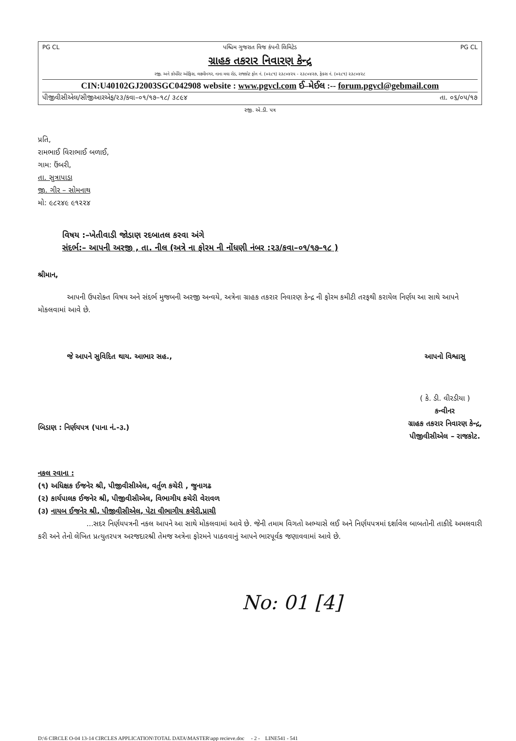PG CL પશ્ચિમ ગુજરાત વિજ કંપની લિમિટેડ PG CL
ગ્રાહક તકરાર નિવારણ કેન્દ્ર
રજી. અને કોર્પોરેટ ઓફિસ, લક્ષ્મીનગર, નાના મવા રોડ, રાજકોટ ફોન નં. (૦૨૮૧) ૨૩૮૦૪૨૫ - ૨૩૮૦૪૨૭, ફેક્સ નં. (૦૨૮૧) ૨૩૮૦૪૨૮
CIN:U40102GJ2003SGC042908 website : www.pgvcl.com ઈ–મેઈલ :-- forum.pgvcl@gebmail.com
પીજીવીસીએલ/સીજીઆરએફ/૨૩/કવા–૦૧/૧૭–૧૮/ ૩૮૯૪ તા. ૦૬/૦૫/૧૭
રજી. એ.ડી. પત્ર
પ્રતિ,
રામભાઈ વિરાભાઈ બળાઈ,
ગામ: ઉંબરી,
તા. સુત્રાપાડા
જી. ગીર – સોમનાથ
મો: ૯૮૨૪૯ ૯૧૨૨૪
વિષય :–ખેતીવાડી જોડાણ રદબાતલ કરવા અંગે
સંદર્ભ:– આપની અરજી , તા. નીલ (અત્રે ના ફોરમ ની નોંધણી નંબર :૨૩/કવા–૦૧/૧૭–૧૮ )
શ્રીમાન,
આપની ઉપરોક્ત વિષય અને સંદર્ભ મુજબની અરજી અન્વયે, અત્રેના ગ્રાહક તકરાર નિવારણ કેન્દ્ર ની ફોરમ કમીટી તરફથી કરાયેલ નિર્ણય આ સાથે આપને મોકલવામાં આવે છે.
જે આપને સુવિદિત થાય. આભાર સહ.,
બિડાણ : નિર્ણયપત્ર (પાના નં.-૩.)
આપનો વિશ્વાસુ
( કે. ડી. વીરડીયા )
કન્વીનર
ગ્રાહક તકરાર નિવારણ કેન્દ્ર,
પીજીવીસીએલ – રાજકોટ.
નકલ રવાના :
(૧) અધિક્ષક ઈજનેર શ્રી, પીજીવીસીએલ, વર્તુળ કચેરી , જુનાગઢ
(૨) કાર્યપાલક ઈજનેર શ્રી, પીજીવીસીએલ, વિભાગીય કચેરી વેરાવળ
(૩) નાયબ ઈજનેર શ્રી, પીજીવીસીએલ, પેટા વીભાગીય કચેરી,પ્રાચી
...સદર નિર્ણયપત્રની નકલ આપને આ સાથે મોકલવામાં આવે છે. જેની તમામ વિગતો અભ્યાસે લઈ અને નિર્ણયપત્રમાં દર્શાવેલ બાબતોની તાકીદે અમલવારી કરી અને તેનો લેખિત પ્રત્યુતરપત્ર અરજદારશ્રી તેમજ અત્રેના ફોરમને પાઠવવાનું આપને ભારપૂર્વક જણાવવામાં આવે છે.
No: 01 [4]
D:\6 CIRCLE O-04 13-14 CIRCLES APPLICATION\TOTAL DATA\MASTER\app recieve.doc - 2 - LINE541 - 541